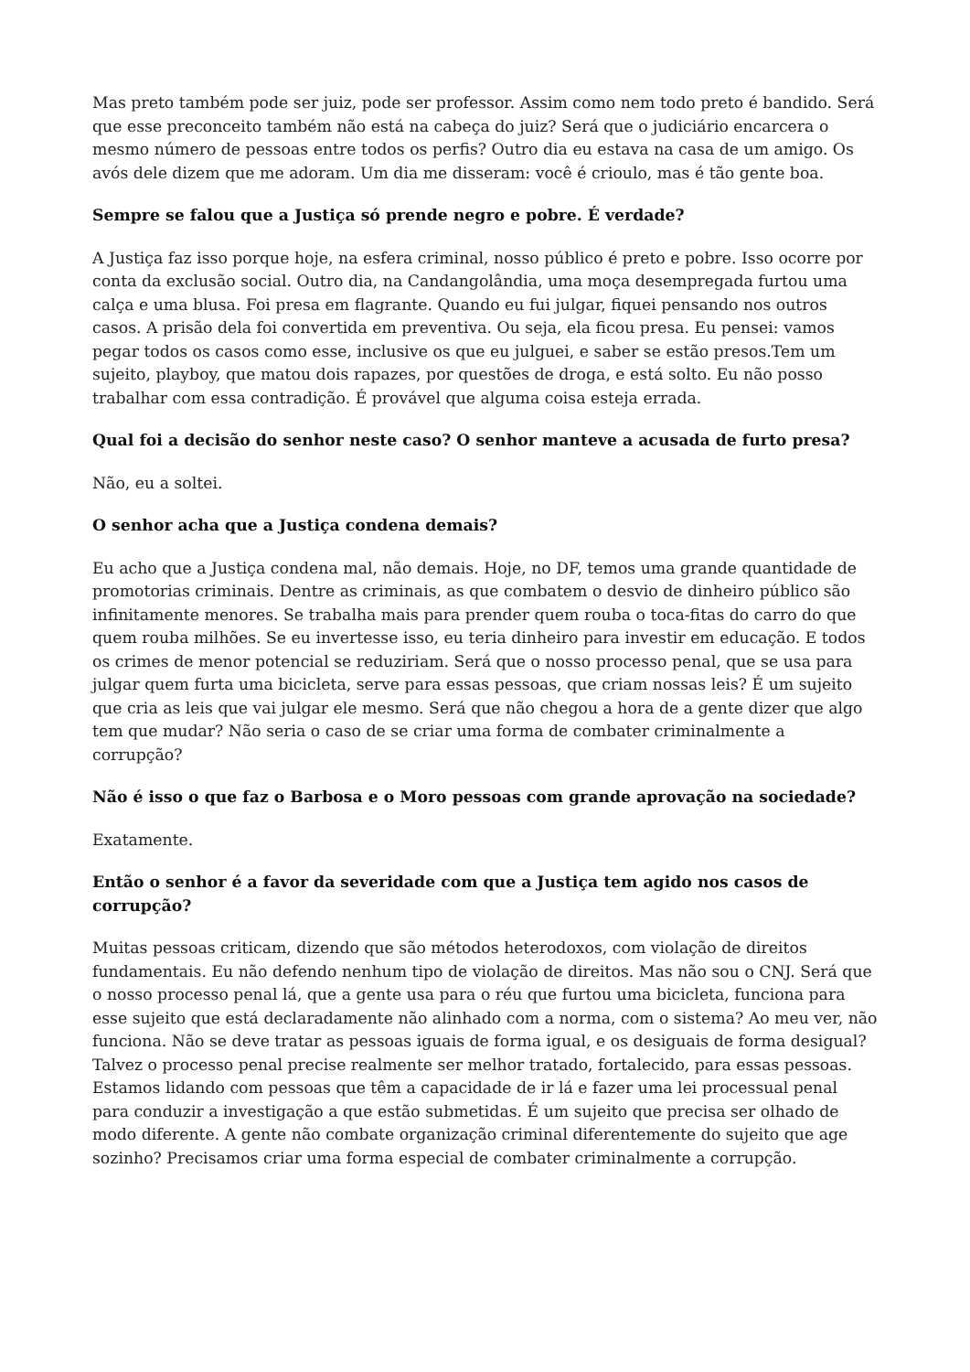Mas preto também pode ser juiz, pode ser professor. Assim como nem todo preto é bandido. Será que esse preconceito também não está na cabeça do juiz? Será que o judiciário encarcera o mesmo número de pessoas entre todos os perfis? Outro dia eu estava na casa de um amigo. Os avós dele dizem que me adoram. Um dia me disseram: você é crioulo, mas é tão gente boa.
Sempre se falou que a Justiça só prende negro e pobre. É verdade?
A Justiça faz isso porque hoje, na esfera criminal, nosso público é preto e pobre. Isso ocorre por conta da exclusão social. Outro dia, na Candangolândia, uma moça desempregada furtou uma calça e uma blusa. Foi presa em flagrante. Quando eu fui julgar, fiquei pensando nos outros casos. A prisão dela foi convertida em preventiva. Ou seja, ela ficou presa. Eu pensei: vamos pegar todos os casos como esse, inclusive os que eu julguei, e saber se estão presos.Tem um sujeito, playboy, que matou dois rapazes, por questões de droga, e está solto. Eu não posso trabalhar com essa contradição. É provável que alguma coisa esteja errada.
Qual foi a decisão do senhor neste caso? O senhor manteve a acusada de furto presa?
Não, eu a soltei.
O senhor acha que a Justiça condena demais?
Eu acho que a Justiça condena mal, não demais. Hoje, no DF, temos uma grande quantidade de promotorias criminais. Dentre as criminais, as que combatem o desvio de dinheiro público são infinitamente menores. Se trabalha mais para prender quem rouba o toca-fitas do carro do que quem rouba milhões. Se eu invertesse isso, eu teria dinheiro para investir em educação. E todos os crimes de menor potencial se reduziriam. Será que o nosso processo penal, que se usa para julgar quem furta uma bicicleta, serve para essas pessoas, que criam nossas leis? É um sujeito que cria as leis que vai julgar ele mesmo. Será que não chegou a hora de a gente dizer que algo tem que mudar? Não seria o caso de se criar uma forma de combater criminalmente a corrupção?
Não é isso o que faz o Barbosa e o Moro pessoas com grande aprovação na sociedade?
Exatamente.
Então o senhor é a favor da severidade com que a Justiça tem agido nos casos de corrupção?
Muitas pessoas criticam, dizendo que são métodos heterodoxos, com violação de direitos fundamentais. Eu não defendo nenhum tipo de violação de direitos. Mas não sou o CNJ. Será que o nosso processo penal lá, que a gente usa para o réu que furtou uma bicicleta, funciona para esse sujeito que está declaradamente não alinhado com a norma, com o sistema? Ao meu ver, não funciona. Não se deve tratar as pessoas iguais de forma igual, e os desiguais de forma desigual? Talvez o processo penal precise realmente ser melhor tratado, fortalecido, para essas pessoas. Estamos lidando com pessoas que têm a capacidade de ir lá e fazer uma lei processual penal para conduzir a investigação a que estão submetidas. É um sujeito que precisa ser olhado de modo diferente. A gente não combate organização criminal diferentemente do sujeito que age sozinho? Precisamos criar uma forma especial de combater criminalmente a corrupção.